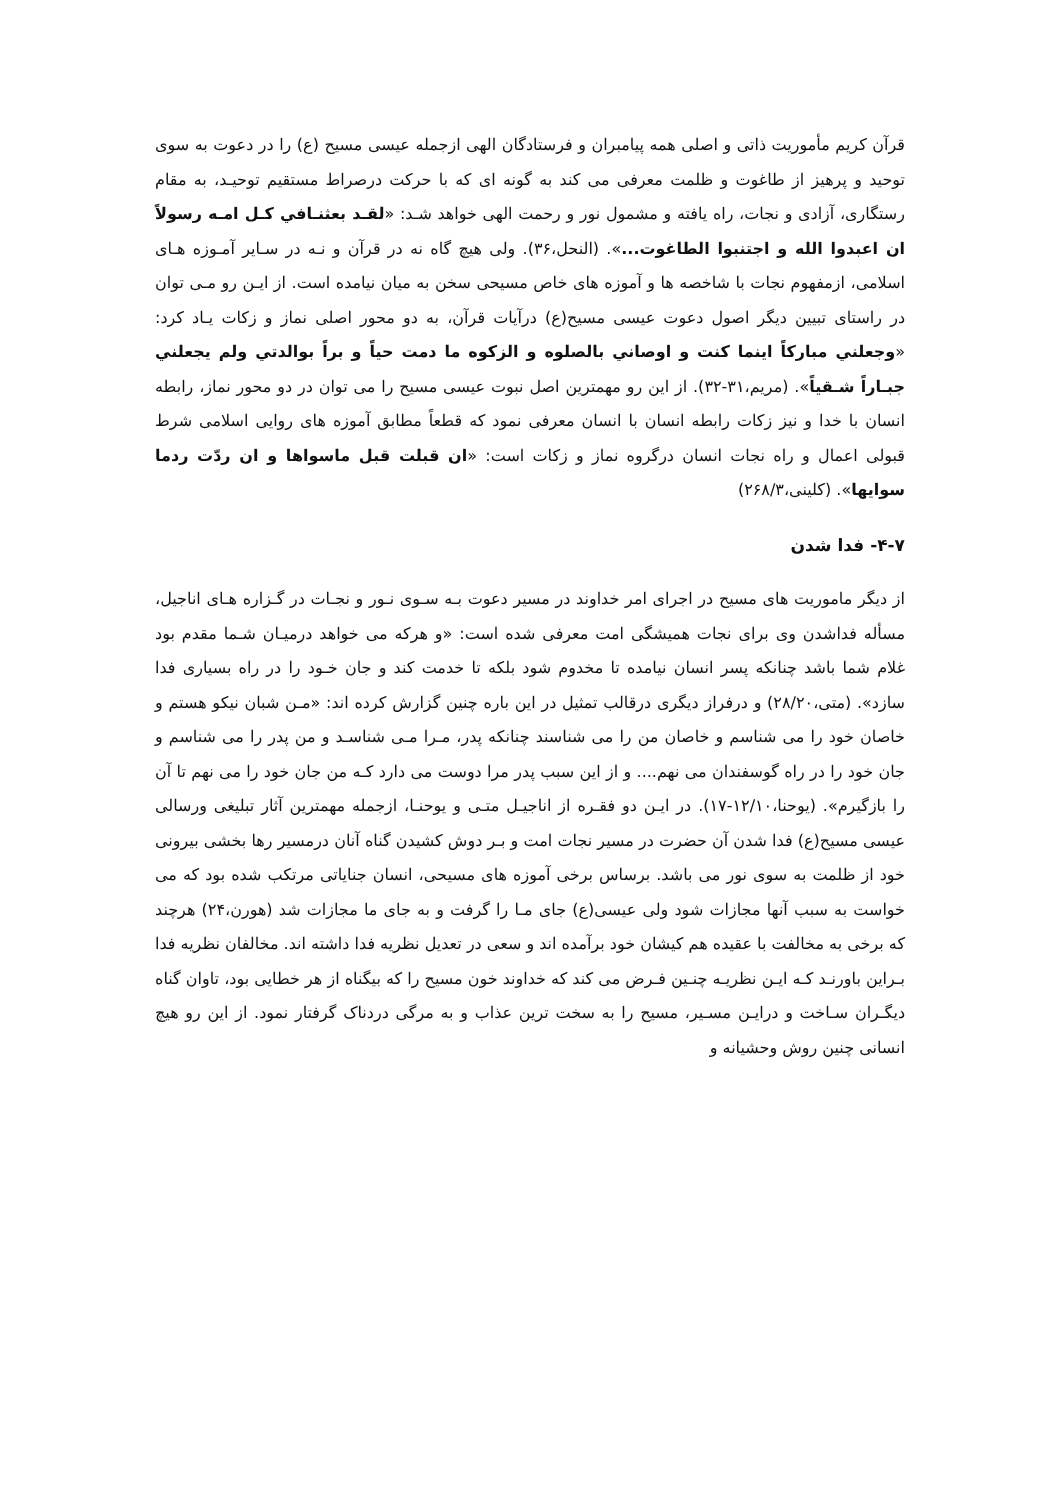قرآن کریم مأموریت ذاتی و اصلی همه پیامبران و فرستادگان الهی ازجمله عیسی مسیح (ع) را در دعوت به سوی توحید و پرهیز از طاغوت و ظلمت معرفی می کند به گونه ای که با حرکت درصراط مستقیم توحیـد، به مقام رستگاری، آزادی و نجات، راه یافته و مشمول نور و رحمت الهی خواهد شـد: «لقـد بعثنـافي کـل امـه رسولاً ان اعبدوا الله و اجتنبوا الطاغوت...». (النحل،۳۶). ولی هیچ گاه نه در قرآن و نـه در سـایر آمـوزه هـای اسلامی، ازمفهوم نجات با شاخصه ها و آموزه های خاص مسیحی سخن به میان نیامده است. از ایـن رو مـی توان در راستای تبیین دیگر اصول دعوت عیسی مسیح(ع) درآیات قرآن، به دو محور اصلی نماز و زکات یـاد کرد: «وجعلني مبارکاً اینما کنت و اوصاني بالصلوه و الزکوه ما دمت حیاً و براً بوالدتي ولم یجعلني جبـاراً شـقیاً». (مریم،۳۱-۳۲). از این رو مهمترین اصل نبوت عیسی مسیح را می توان در دو محور نماز، رابطه انسان با خدا و نیز زکات رابطه انسان با انسان معرفی نمود که قطعاً مطابق آموزه های روایی اسلامی شرط قبولی اعمال و راه نجات انسان درگروه نماز و زکات است: «ان قبلت قبل ماسواها و ان ردّت ردما سوایها». (کلینی،۲۶۸/۳)
۴-۷- فدا شدن
از دیگر ماموریت های مسیح در اجرای امر خداوند در مسیر دعوت بـه سـوی نـور و نجـات در گـزاره هـای اناجیل، مسأله فداشدن وی برای نجات همیشگی امت معرفی شده است: «و هرکه می خواهد درمیـان شـما مقدم بود غلام شما باشد چنانکه پسر انسان نیامده تا مخدوم شود بلکه تا خدمت کند و جان خـود را در راه بسیاری فدا سازد». (متی،۲۸/۲۰) و درفراز دیگری درقالب تمثیل در این باره چنین گزارش کرده اند: «مـن شبان نیکو هستم و خاصان خود را می شناسم و خاصان من را می شناسند چنانکه پدر، مـرا مـی شناسـد و من پدر را می شناسم و جان خود را در راه گوسفندان می نهم.... و از این سبب پدر مرا دوست می دارد کـه من جان خود را می نهم تا آن را بازگیرم». (یوحنا،۱۲/۱۰-۱۷). در ایـن دو فقـره از اناجیـل متـی و یوحنـا، ازجمله مهمترین آثار تبلیغی ورسالی عیسی مسیح(ع) فدا شدن آن حضرت در مسیر نجات امت و بـر دوش کشیدن گناه آنان درمسیر رها بخشی بیرونی خود از ظلمت به سوی نور می باشد. برساس برخی آموزه های مسیحی، انسان جنایاتی مرتکب شده بود که می خواست به سبب آنها مجازات شود ولی عیسی(ع) جای مـا را گرفت و به جای ما مجازات شد (هورن،۲۴) هرچند که برخی به مخالفت با عقیده هم کیشان خود برآمده اند و سعی در تعدیل نظریه فدا داشته اند. مخالفان نظریه فدا بـراین باورنـد کـه ایـن نظریـه چنـین فـرض می کند که خداوند خون مسیح را که بیگناه از هر خطایی بود، تاوان گناه دیگـران سـاخت و درایـن مسـیر، مسیح را به سخت ترین عذاب و به مرگی دردناک گرفتار نمود. از این رو هیچ انسانی چنین روش وحشیانه و